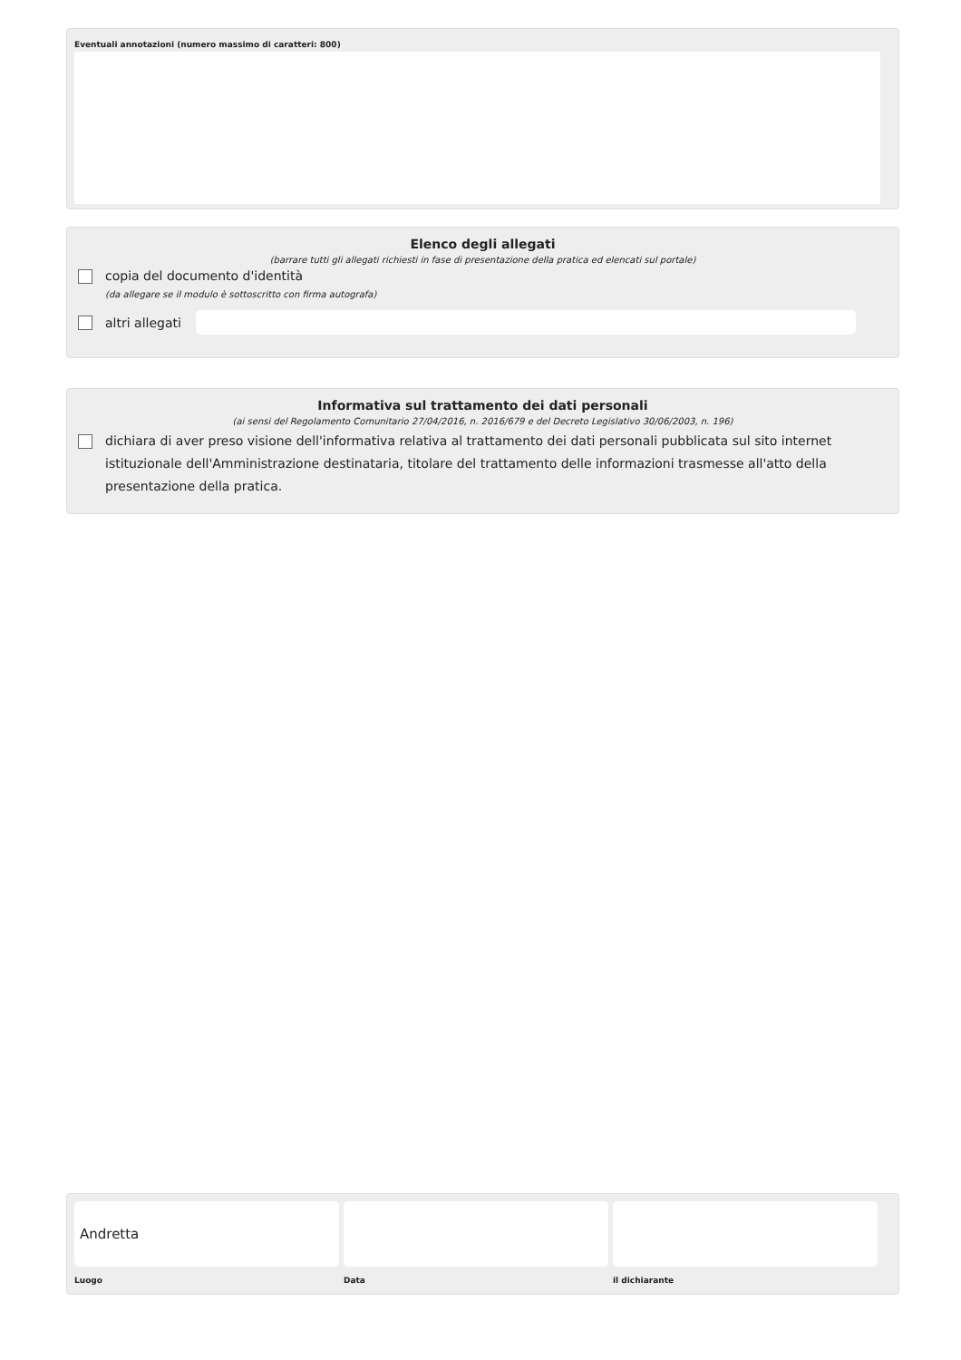Eventuali annotazioni (numero massimo di caratteri: 800)
Elenco degli allegati
(barrare tutti gli allegati richiesti in fase di presentazione della pratica ed elencati sul portale)
copia del documento d'identità
(da allegare se il modulo è sottoscritto con firma autografa)
altri allegati
Informativa sul trattamento dei dati personali
(ai sensi del Regolamento Comunitario 27/04/2016, n. 2016/679 e del Decreto Legislativo 30/06/2003, n. 196)
dichiara di aver preso visione dell'informativa relativa al trattamento dei dati personali pubblicata sul sito internet istituzionale dell'Amministrazione destinataria, titolare del trattamento delle informazioni trasmesse all'atto della presentazione della pratica.
Andretta
Luogo Data il dichiarante